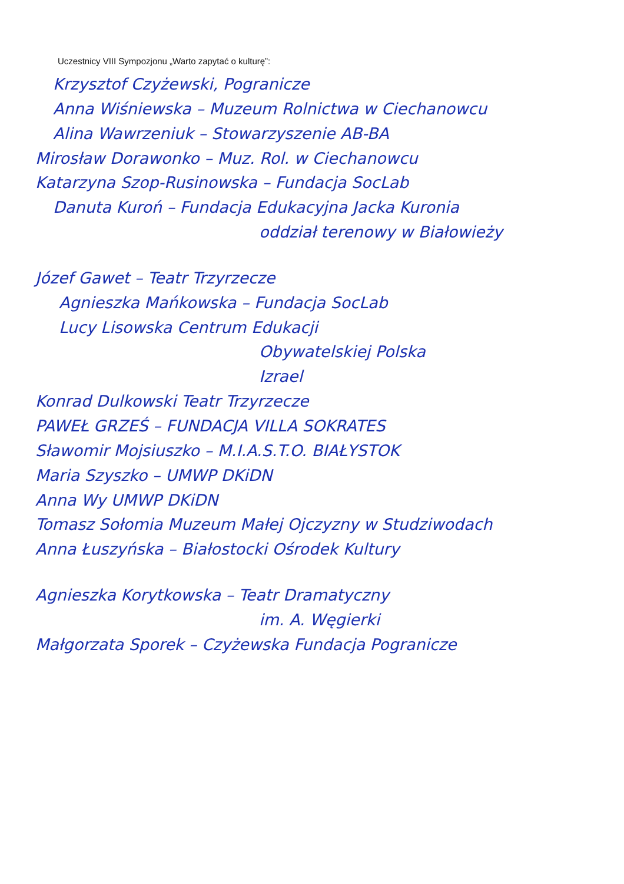Uczestnicy VIII Sympozjonu „Warto zapytać o kulturę”:
Krzysztof Czyżewski, Pogranicze
Anna Wiśniewska – Muzeum Rolnictwa w Ciechanowcu
Alina Wawrzeniuk – Stowarzyszenie AB-BA
Mirosław Dorawonko – Muz. Rol. w Ciechanowcu
Katarzyna Szop-Rusinowska – Fundacja SocLab
Danuta Kuroń – Fundacja Edukacyjna Jacka Kuronia
oddział terenowy w Białowieży
Józef Gawet – Teatr Trzyrzecze
Agnieszka Mańkowska – Fundacja SocLab
Lucy Lisowska Centrum Edukacji
Obywatelskiej Polska
Izrael
Konrad Dulkowski Teatr Trzyrzecze
PAWEŁ GRZEŚ – FUNDACJA VILLA SOKRATES
Sławomir Mojsiuszko – M.I.A.S.T.O. BIAŁYSTOK
Maria Szyszko – UMWP DKiDN
Anna Wy UMWP DKiDN
Tomasz Sołomia Muzeum Małej Ojczyzny w Studziwodach
Anna Łuszyńska – Białostocki Ośrodek Kultury
Agnieszka Korytkowska – Teatr Dramatyczny
im. A. Węgierki
Małgorzata Sporek – Czyżewska Fundacja Pogranicze